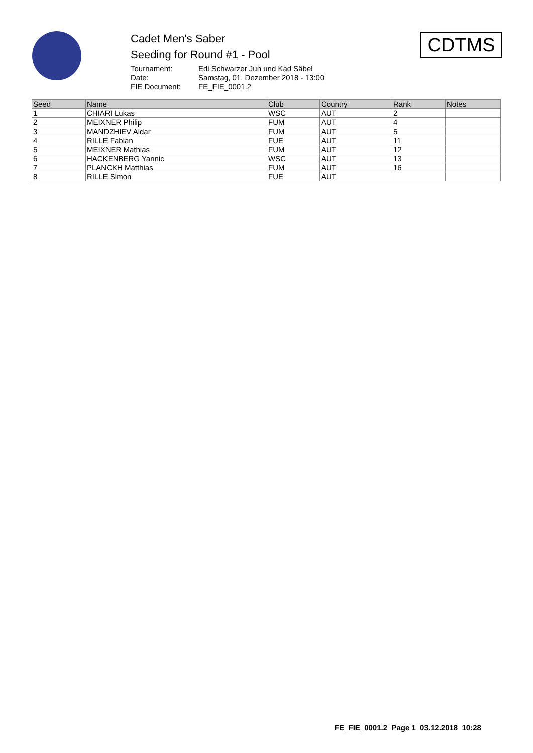Cadet Men's Saber
Seeding for Round #1 - Pool
Tournament: Edi Schwarzer Jun und Kad Säbel
Date: Samstag, 01. Dezember 2018 - 13:00
FIE Document: FE_FIE_0001.2
CDTMS
| Seed | Name | Club | Country | Rank | Notes |
| --- | --- | --- | --- | --- | --- |
| 1 | CHIARI Lukas | WSC | AUT | 2 | |
| 2 | MEIXNER Philip | FUM | AUT | 4 | |
| 3 | MANDZHIEV Aldar | FUM | AUT | 5 | |
| 4 | RILLE Fabian | FUE | AUT | 11 | |
| 5 | MEIXNER Mathias | FUM | AUT | 12 | |
| 6 | HACKENBERG Yannic | WSC | AUT | 13 | |
| 7 | PLANCKH Matthias | FUM | AUT | 16 | |
| 8 | RILLE Simon | FUE | AUT | | |
FE_FIE_0001.2 Page 1 03.12.2018 10:28